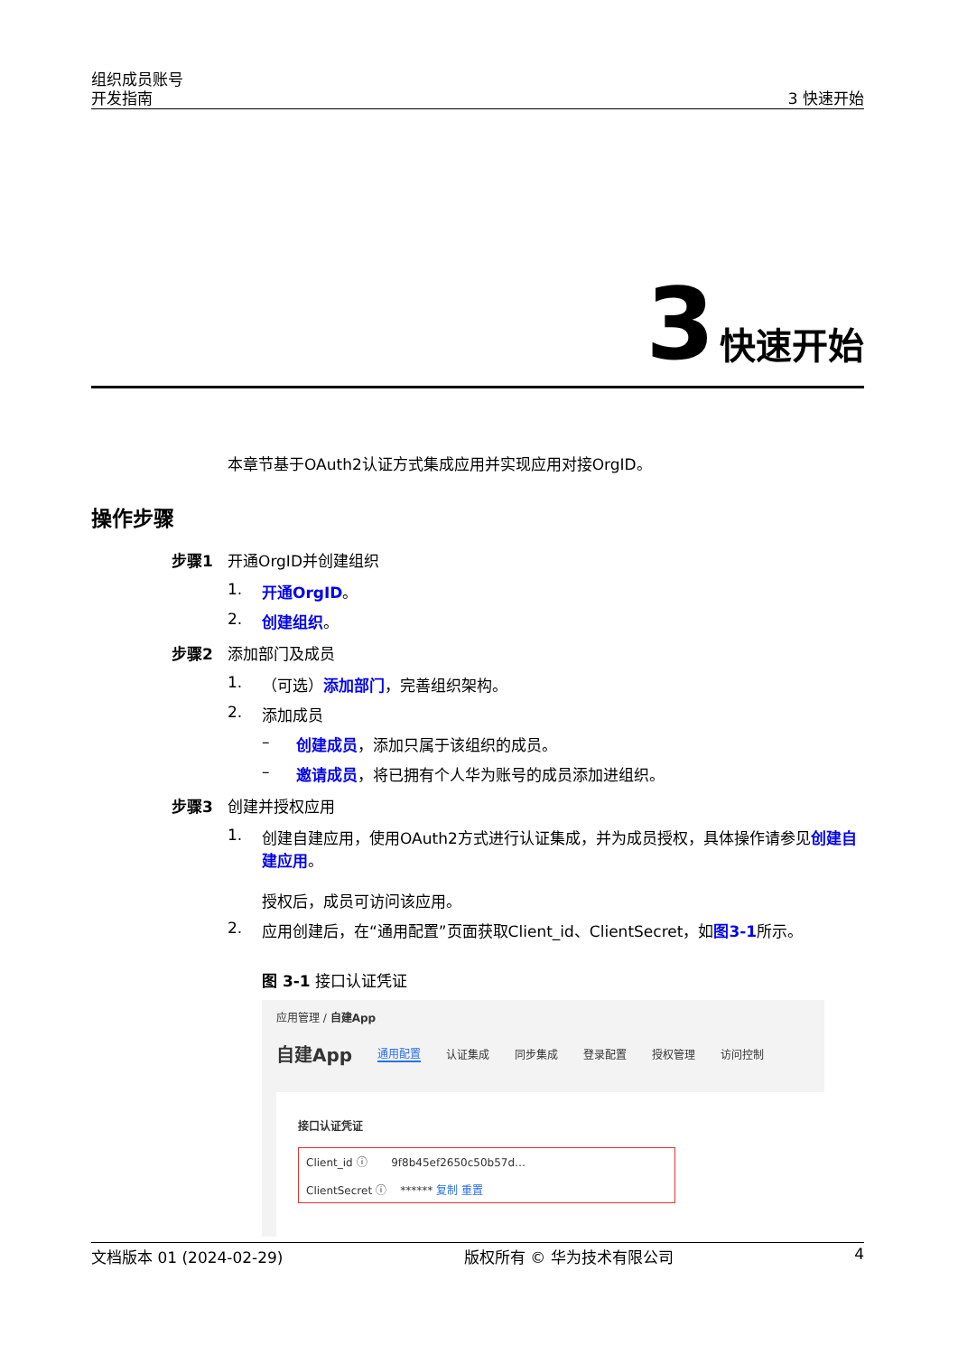组织成员账号
开发指南
3 快速开始
3 快速开始
本章节基于OAuth2认证方式集成应用并实现应用对接OrgID。
操作步骤
步骤1 开通OrgID并创建组织
1. 开通OrgID。
2. 创建组织。
步骤2 添加部门及成员
1. （可选）添加部门，完善组织架构。
2. 添加成员
– 创建成员，添加只属于该组织的成员。
– 邀请成员，将已拥有个人华为账号的成员添加进组织。
步骤3 创建并授权应用
1. 创建自建应用，使用OAuth2方式进行认证集成，并为成员授权，具体操作请参见创建自建应用。
授权后，成员可访问该应用。
2. 应用创建后，在“通用配置”页面获取Client_id、ClientSecret，如图3-1所示。
图 3-1 接口认证凭证
应用管理 / 自建App
自建App 通用配置 认证集成 同步集成 登录配置 授权管理 访问控制
接口认证凭证
Client_id ⓘ 9f8b45ef2650c50b57d…
ClientSecret ⓘ ****** 复制 重置
文档版本 01 (2024-02-29) 版权所有 © 华为技术有限公司 4